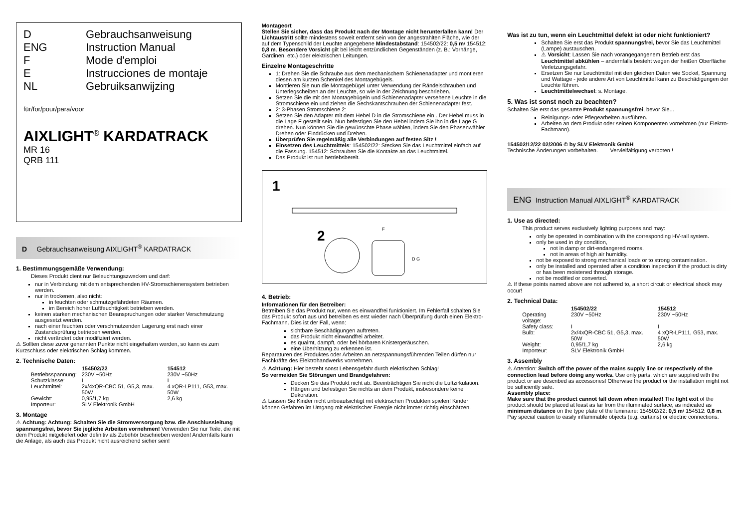D Gebrauchsanweisung
ENG Instruction Manual
F Mode d'emploi
E Instrucciones de montaje
NL Gebruiksanwijzing
für/for/pour/para/voor
AIXLIGHT<sup>®</sup> KARDATRACK
MR 16
QRB 111
D Gebrauchsanweisung AIXLIGHT<sup>®</sup> KARDATRACK
1. Bestimmungsgemäße Verwendung:
Dieses Produkt dient nur Beleuchtungszwecken und darf:
nur in Verbindung mit dem entsprechenden HV-Stromschienensystem betrieben werden.
nur in trockenen, also nicht:
in feuchten oder schmutzgefährdeten Räumen.
im Bereich hoher Luftfeuchtigkeit betrieben werden.
keinen starken mechanischen Beanspruchungen oder starker Verschmutzung ausgesetzt werden.
nach einer feuchten oder verschmutzenden Lagerung erst nach einer Zustandsprüfung betrieben werden.
nicht verändert oder modifiziert werden.
⚠ Sollten diese zuvor genannten Punkte nicht eingehalten werden, so kann es zum Kurzschluss oder elektrischen Schlag kommen.
2. Technische Daten:
| | 154502/22 | 154512 |
| --- | --- | --- |
| Betriebsspannung: | 230V ~50Hz | 230V ~50Hz |
| Schutzklasse: | I | I |
| Leuchtmittel: | 2x/4xQR-CBC 51, G5,3, max. 50W | 4 xQR-LP111, G53, max. 50W |
| Gewicht: | 0,95/1,7 kg | 2,6 kg |
| Importeur: | SLV Elektronik GmbH | |
3. Montage
⚠ Achtung: Achtung: Schalten Sie die Stromversorgung bzw. die Anschlussleitung spannungsfrei, bevor Sie jegliche Arbeiten vornehmen! Verwenden Sie nur Teile, die mit dem Produkt mitgeliefert oder definitiv als Zubehör beschrieben werden! Andernfalls kann die Anlage, als auch das Produkt nicht ausreichend sicher sein!
Montageort
Stellen Sie sicher, dass das Produkt nach der Montage nicht herunterfallen kann! Der Lichtaustritt sollte mindestens soweit entfernt sein von der angestrahlten Fläche, wie der auf dem Typenschild der Leuchte angegebene Mindestabstand: 154502/22: 0,5 m/ 154512: 0,8 m. Besondere Vorsicht gilt bei leicht entzündlichen Gegenständen (z. B.: Vorhänge, Gardinen, etc.) oder elektrischen Leitungen.
Einzelne Montageschritte
1: Drehen Sie die Schraube aus dem mechanischem Schienenadapter und montieren diesen am kurzen Schenkel des Montagebügels.
Montieren Sie nun die Montagebügel unter Verwendung der Rändelschrauben und Unterlegscheiben an der Leuchte, so wie in der Zeichnung beschrieben.
Setzen Sie die mit den Montagebügeln und Schienenadapter versehene Leuchte in die Stromschiene ein und ziehen die Sechskantschrauben der Schienenadapter fest.
2: 3-Phasen Stromschiene 2:
Setzen Sie den Adapter mit dem Hebel D in die Stromschiene ein . Der Hebel muss in die Lage F gestellt sein. Nun befestigen Sie den Hebel indem Sie ihn in die Lage G drehen. Nun können Sie die gewünschte Phase wählen, indem Sie den Phasenwähler Drehen oder Eindrücken und Drehen.
Überprüfen Sie regelmäßig alle Verbindungen auf festen Sitz !
Einsetzen des Leuchtmittels: 154502/22: Stecken Sie das Leuchtmittel einfach auf die Fassung. 154512: Schrauben Sie die Kontakte an das Leuchtmittel.
Das Produkt ist nun betriebsbereit.
1
2
F
D G
4. Betrieb:
Informationen für den Betreiber:
Betreiben Sie das Produkt nur, wenn es einwandfrei funktioniert. Im Fehlerfall schalten Sie das Produkt sofort aus und betreiben es erst wieder nach Überprüfung durch einen Elektro-Fachmann. Dies ist der Fall, wenn:
sichtbare Beschädigungen auftreten.
das Produkt nicht einwandfrei arbeitet.
es qualmt, dampft, oder bei hörbaren Knistergeräuschen.
eine Überhitzung zu erkennen ist.
Reparaturen des Produktes oder Arbeiten an netzspannungsführenden Teilen dürfen nur Fachkräfte des Elektrohandwerks vornehmen.
⚠ Achtung: Hier besteht sonst Lebensgefahr durch elektrischen Schlag!
So vermeiden Sie Störungen und Brandgefahren:
Decken Sie das Produkt nicht ab. Beeinträchtigen Sie nicht die Luftzirkulation.
Hängen und befestigen Sie nichts an dem Produkt, insbesondere keine Dekoration.
⚠ Lassen Sie Kinder nicht unbeaufsichtigt mit elektrischen Produkten spielen! Kinder können Gefahren im Umgang mit elektrischer Energie nicht immer richtig einschätzen.
Was ist zu tun, wenn ein Leuchtmittel defekt ist oder nicht funktioniert?
Schalten Sie erst das Produkt spannungsfrei, bevor Sie das Leuchtmittel (Lampe) austauschen.
⚠ Vorsicht: Lassen Sie nach vorangegangenem Betrieb erst das Leuchtmittel abkühlen – andernfalls besteht wegen der heißen Oberfläche Verletzungsgefahr.
Ersetzen Sie nur Leuchtmittel mit den gleichen Daten wie Sockel, Spannung und Wattage - jede andere Art von Leuchtmittel kann zu Beschädigungen der Leuchte führen.
Leuchtmittelwechsel: s. Montage.
5. Was ist sonst noch zu beachten?
Schalten Sie erst das gesamte Produkt spannungsfrei, bevor Sie...
Reinigungs- oder Pflegearbeiten ausführen.
Arbeiten an dem Produkt oder seinen Komponenten vornehmen (nur Elektro-Fachmann).
154502/12/22 02/2006 © by SLV Elektronik GmbH
Technische Änderungen vorbehalten. Vervielfältigung verboten !
ENG Instruction Manual AIXLIGHT<sup>®</sup> KARDATRACK
1. Use as directed:
This product serves exclusively lighting purposes and may:
only be operated in combination with the corresponding HV-rail system.
only be used in dry condition,
not in damp or dirt-endangered rooms.
not in areas of high air humidity.
not be exposed to strong mechanical loads or to strong contamination.
only be installed and operated after a condition inspection if the product is dirty or has been moistened through storage.
not be modified or converted.
⚠ If these points named above are not adhered to, a short circuit or electrical shock may occur!
2. Technical Data:
| | 154502/22 | 154512 |
| --- | --- | --- |
| Operating voltage: | 230V ~50Hz | 230V ~50Hz |
| Safety class: | I | I |
| Bulb: | 2x/4xQR-CBC 51, G5,3, max. 50W | 4 xQR-LP111, G53, max. 50W |
| Weight: | 0,95/1,7 kg | 2,6 kg |
| Importeur: | SLV Elektronik GmbH | |
3. Assembly
⚠ Attention: Switch off the power of the mains supply line or respectively of the connection lead before doing any works. Use only parts, which are supplied with the product or are described as accessories! Otherwise the product or the installation might not be sufficiently safe.
Assembly place:
Make sure that the product cannot fall down when installed! The light exit of the product should be placed at least as far from the illuminated surface, as indicated as minimum distance on the type plate of the luminaire: 154502/22: 0,5 m/ 154512: 0,8 m. Pay special caution to easily inflammable objects (e.g. curtains) or electric connections.